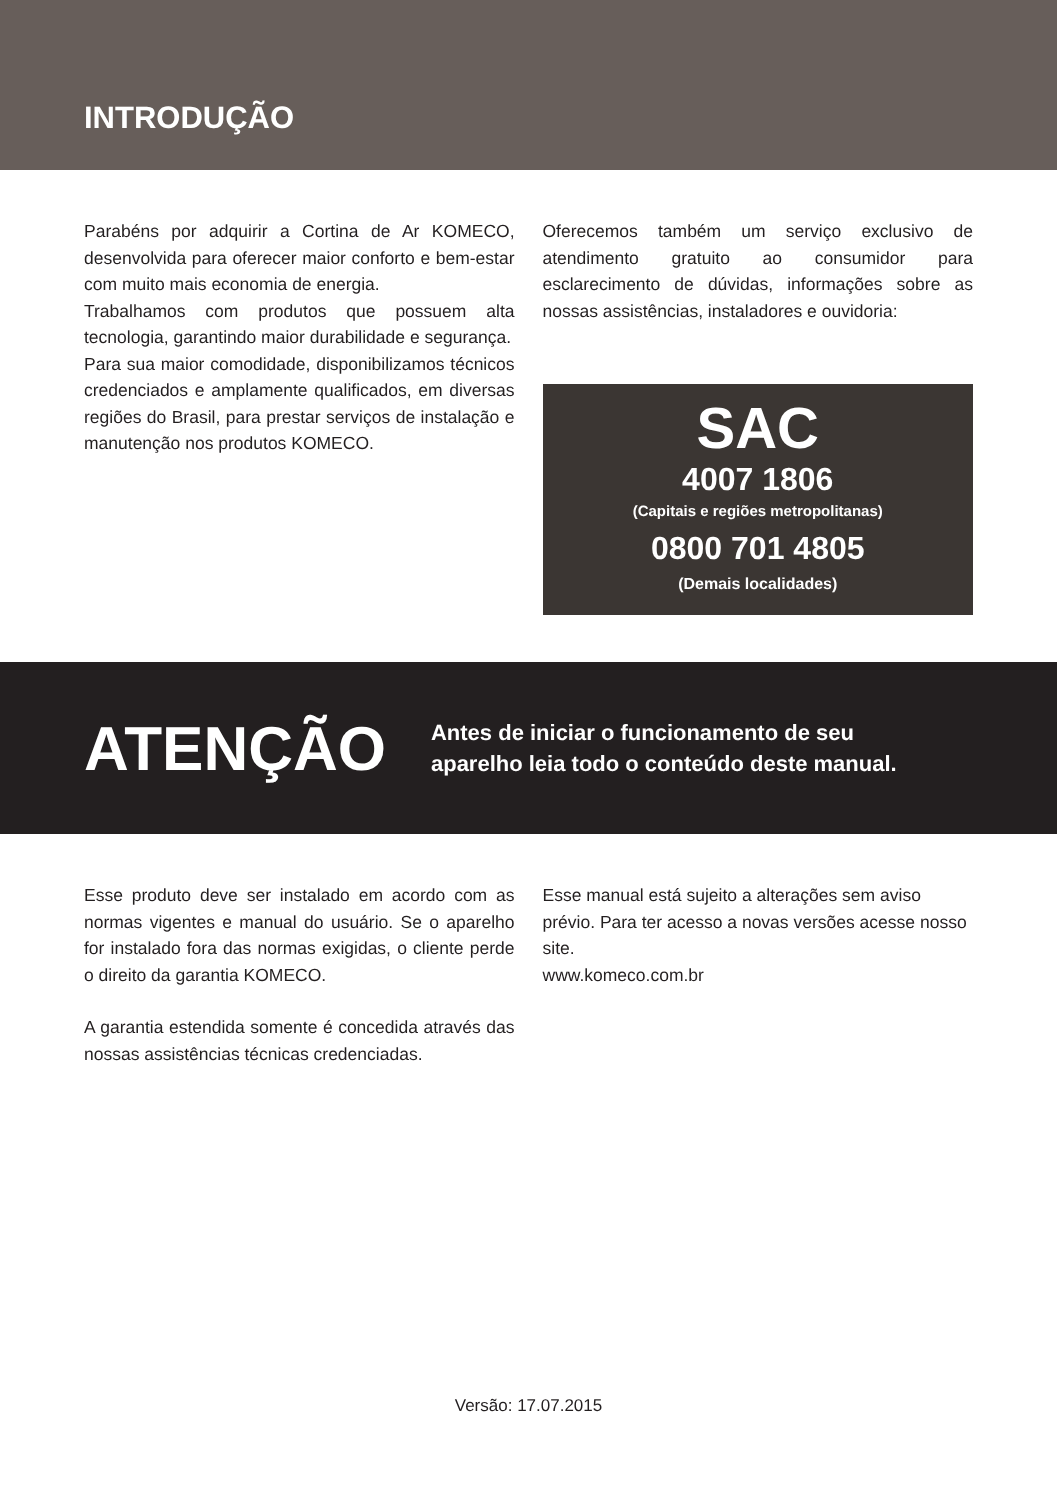INTRODUÇÃO
Parabéns por adquirir a Cortina de Ar KOMECO, desenvolvida para oferecer maior conforto e bem-estar com muito mais economia de energia.
Trabalhamos com produtos que possuem alta tecnologia, garantindo maior durabilidade e segurança.
Para sua maior comodidade, disponibilizamos técnicos credenciados e amplamente qualificados, em diversas regiões do Brasil, para prestar serviços de instalação e manutenção nos produtos KOMECO.
Oferecemos também um serviço exclusivo de atendimento gratuito ao consumidor para esclarecimento de dúvidas, informações sobre as nossas assistências, instaladores e ouvidoria:
SAC
4007 1806
(Capitais e regiões metropolitanas)
0800 701 4805
(Demais localidades)
ATENÇÃO
Antes de iniciar o funcionamento de seu
aparelho leia todo o conteúdo deste manual.
Esse produto deve ser instalado em acordo com as normas vigentes e manual do usuário. Se o aparelho for instalado fora das normas exigidas, o cliente perde o direito da garantia KOMECO.
A garantia estendida somente é concedida através das nossas assistências técnicas credenciadas.
Esse manual está sujeito a alterações sem aviso prévio. Para ter acesso a novas versões acesse nosso site.
www.komeco.com.br
Versão: 17.07.2015